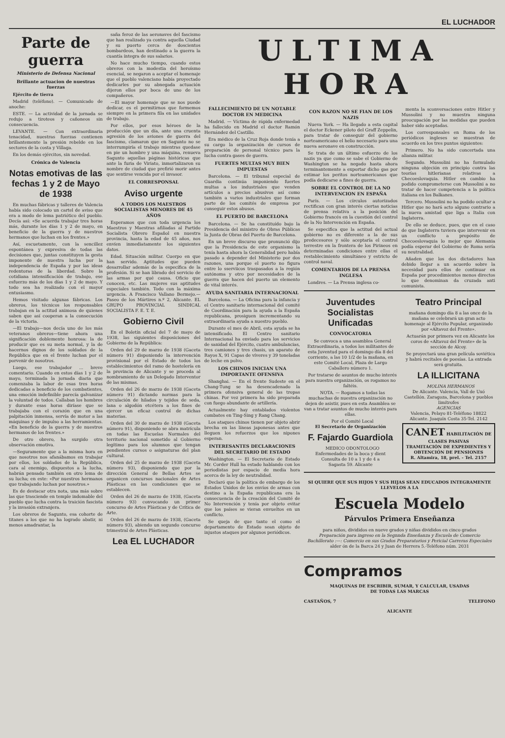EL LUCHADOR
Parte de guerra
Ministerio de Defensa Nacional
Brillante actuacion de nuestras fuerzas
Ejército de tierra
Madrid (teléfono). — Comunicado de anoche:
ESTE. — La actividad de la jornada se redujo a tiroteos y cañoneos sin consecuencia.
LEVANTE. — Con extraordinaria tenacidad, nuestras fuerzas contienen brillantemente la presión rebelde en los sectores de la costa y Villaga.
En los demás ejércitos, sin novedad.
Crónica de Valencia
Notas emotivas de las fechas 1 y 2 de Mayo de 1938
En muchas fábricas y talleres de Valencia había sido colocado un cartel de aviso que era a modo de lema patriótico del pueblo. Decía así: «Se acuerda trabajar tres horas más, durante los días 1 y 2 de mayo, en beneficio de la guerra y de nuestros hermanos que luchan en los frentes.»
Así, escuetamente, con la sencillez espontánea y expresiva de todas las decisiones que, juntas constituyen la gesta imponente de nuestra lucha por la independencia de España y por las ideas redentoras de la liberdad. Sobre la cotidiana intensificación de trabajo, ese esfuerzo más de los días 1 y 2 de mayo. Y todo sea ha realizado con el mayor entusiasmo.
Hemos visitado algunas fábricas. Los obreros, los técnicos los responsables trabajan en la actitud animosa de quienes saben que así cooperan a la consecución de la victoria.
—El trabajo—nos decía uno de los más veteranos obreros—tiene ahora una significación doblemente honrosa: la de producir que es su meta normal, y la de hacernos dignos de los soldados de la República que en el frente luchan por el porvenir de nosotros.
Luego, ese trabajador ... breve comentario. Cuando en estos días 1 y 2 de mayo, terminada la jornada diaria que comenzaba la labor de esas tres horas dedicadas a beneficio de los combatientes, una emoción indefinible parecía galvanizar la voluntad de todos. Callaban los hombres y durante esas horas diríase que se trabajaba con el corazón que en una palpitación inmensa, servía de motor a las máquinas y de impulso a las herramientas. «En beneficio de la guerra y de nuestros hermanos de los frentes.»
De otro obrero, ha surgido otra observación emotiva.
—Seguramente que a la misma hora en que nosotros nos afanábamos en trabajar por ellos, los soldados de la República, cara al enemigo, dispuestos a la lucha, habrán pensado también en otro lema de su lucha; en este: «Por nuestros hermanos que trabajando luchan por nosotros.»
Es de destacar otra nota, una más sobre las que trasciende en temple indomable del pueblo que lucha contra la traición fascista y la invasión extranjera.
Los obreros de Sagunto, esa cohorte de titanes a los que no ha logrado abatir, ni menos amadrantar, la
saña feroz de las aeronaves del fascismo que han realizado ya contra aquella Ciudad y su puerto cerca de doscientos bombardeos, han destinado a la guerra la cuantía íntegra de sus salarios.
No hace mucho tiempo, cuando estos obreros con la modestia del heroísmo esencial, se negaron a aceptar el homenaje que el pueblo valenciano había proyectado dedicarles por su abnegada actuación dijeron ellos por boca de uno de los compañeros.
—El mayor homenaje que se nos puede dedicar, es el permitirnos que formemos siempre en la primera fila en las unidades de trabajo.
Por ellos, por esos héroes de la producción que un día, ante una cruenta agresión de los aviones de guerra del fascismo, clamaron que en Sagunto no se interrumpiría el trabajo mientras quedase en pie un hombre y una máquina, renueva Sagunto aquellas páginas históricas que ante la furia de Viriato, inmortalizaron su nombre de ciudad que prefirió morir antes que sentirse vencida por el invasor.
EL CORRESPONSAL
Aviso urgente
A TODOS LOS MAESTROS SOCIALISTAS MENORES DE 45 AÑOS
Esperamos que con toda urgencia los Maestros y Maestras afiliadas al Partido Socialista Obrero Español en nuestra provincia, hasta la edad de 45 años, nos envíen inmediatamente los siguientes datos.
Edad. Situación militar. Cuerpo en que han servido. Aptitudes que pueden desarrollar además de la específica de la profesión. Si se han librado del servicio de las armas por qué causa. Oficio que conocen, etc. Las mujeres sus aptitudes especiales también. Todo con la máxima urgencia. A Francisco Vallano Bermejo.—Paseo de los Mártires n.º 2, Alicante. EL GRUPO PROVINCIAL SINDICAL SOCIALISTA F. E. T. E.
Gobierno Civil
En el Boletín oficial del 7 de mayo de 1938, las siguientes disposiciones del Gobierno de la República:
Orden del 29 de marzo de 1938 (Gaceta número 91) disponiendo la intervención provisional por el Estado de todos los establecimientos del ramo de hostelería en la provincia de Alicante y se proceda al nombramiento de un Delegado Interventor de las mismas.
Orden del 26 de marzo de 1938 (Gaceta número 91) dictando normas para la circulación de hilados y tejidos de seda, lana o algodón etcétera a los fines de ejercer un eficaz control de dichas materias.
Orden del 30 de marzo de 1938 (Gaceta número 91), disponiendo se abra matrícula en todas las Escuelas Normales del territorio nacional sometido al Gobierno legítimo para los alumnos que tengan pendientes cursos o asignaturas del plan cultural.
Orden del 25 de marzo de 1938 (Gaceta número 93), disponiendo que por la dirección General de Bellas Artes se organicen concursos nacionales de Artes Plásticas en las condiciones que se establecen.
Orden del 26 de marzo de 1938, (Gaceta número 93) convocando un primer concurso de Artes Plásticas y de Crítica de Arte.
Orden del 26 de marzo de 1938, (Gaceta número 93), abiendo un segundo concurso trimestral de Artes Plásticas.
Lea EL LUCHADOR
ULTIMA HORA
FALLECIMIENTO DE UN NOTABLE DOCTOR EN MEDICINA
Madrid. — Víctima de rápida enfermedad ha fallecido en Madrid el doctor Ramón Hernández del Castillo.
Era médico de la Cruz Roja donde tenía a su cargo la organización de cursos de preparación de personal técnico para la lucha contra gases de guerra.
FUERTES MULTAS MUY BIEN IMPUESTAS
Barcelona. — El tribunal especial de Guardia continúa imponiendo fuertes multas a los industriales que venden artículos a precios abusivos así como también a varios industriales que forman parte de los comités de empresa por conseguir estos abusos.
EL PUERTO DE BARCELONA
Barcelona. — Se ha constituído bajo la Presidencia del ministro de Obras Públicas la Junta de Obras del Puerto de Barcelona.
En un breve discurso que pronunció dijo que la Presidencia de este organismo la tenía hasta ahora la Generalidad pero había pasado a depender del Ministerio por dos razones, una porque el puerto no figura entre lo sserviicos traspasados a la región autónoma y otro por necesidades de la guerra que hacen del puerto un elemento de vital interés.
AYUDA SANITARIA INTERNACIONAL
Barcelona. — La Oficina para la infancia y el Centro sanitario internacional del comité de Coordinación para la ayuda a la España republicana, prosiguen incrementando su extraordinaria ayuda a nuestro pueblo.
Durante el mes de Abril, esta ayuda se ha intensificado. El Centro sanitario Internacional ha enviado para los servicios de sanidad del Ejército, cuatro ambulancias, tres camiones y tres chasis, un aparato de Rayos X, 91 Capas de víveres y 39 toneladas de leche en polvo.
LOS CHINOS INICIAN UNA IMPORTANTE OFENSIVA
Shanghai. — En el frente Sudeste en el Chang-Tung se ha desencadenado la primera ofensiva general de las tropas chinas. Por vez primera ha sido preparada con fuego abundante de artillería.
Actualmente hay entablados violentos combates en Ting-Sing y Rang Chang.
Los ataques chinos tienen por objeto abrir brecha en las líneas japonesas antes que lleguen los refuerzos que los nipones esperan.
INTERESANTES DECLARACIONES DEL SECRETARIO DE ESTADO
Washington. — El Secretario de Estado Mr. Corder Hull ha estado hablando con los periodistas por espacio de media hora acerca de la ley de neutralidad.
Declaró que la política de embargo de los Estados Unidos de los envíos de armas con destino a la España republicana era la consecuencia de la creación del Comité de No Intervención y tenía por objeto evitar que los países se vieran envueltos en un conflicto.
Se queja de que tanto el como el departamento de Estado sean objeto de injustos ataques por algunos periódicos.
CON RAZON NO SE FIAN DE LOS NAZIS
Nueva York. — Ha llegado a esta capital el doctor Eckener piloto del Graff Zeppelin, para tratar de conseguir del gobierno norteamericano el helio necesario para una nueva aeronave en construcción.
Se trata de un último esfuerzo de los nazis ya que como se sabe el Gobierno de Washington se ha negado hasta ahora terminantemente a exportar dicho gas por estimar los peritos norteamericanos que podía dedicarse a fines de guerra.
SOBRE EL CONTROL DE LA NO INTERVENCION EN ESPAÑA
París. — Los círculos autorizados rectifican con gran interés ciertas noticias de prensa relativa a la posición del Gobierno francés en la cuestión del control de la No Intervención en España.
Se especifica que la actitud del actual gobierno no es diferente a la de sus predecesores y sólo aceptaría el control terrestre en la frontera de los Pirineos en determinadas condiciones entre ellas el restablecimiento simultáneo y estricto de control naval.
COMENTARIOS DE LA PRENSA INGLESA
Londres. — La Prensa inglesa co-
menta la sconversaciones entre Hitler y Mussolini y no muestra ninguna preocupación por las medidas que pueden haber sido aceptadas.
Los corresponsales en Roma de los periódicos ingleses se muestran de acuerdo en los tres puntos siguientes:
Primero. No ha sido concertada una alianza militar.
Segundo. Mussolini no ha formulado ninguna objeción en principio contra las teorías hitlerianas relativas a Checoeslovaquia. Hitler en cambio ha podido comprometerse con Mussolini a no tratar de hacer competencia a la política italiana en los Balkanes.
Tercero. Mussolini no ha podido ocultar a Hitler que no hará acto alguno contrario a la nueva amistad que liga a Italia con Inglaterra.
De ello se deduce, pues, que en el caso de que Inglaterra tuviera que intervenir en un conflicto a propósito de Checoeslovaquia lo mejor que Alemania podía esperar del Gobierno de Roma sería su neutralidad.
Añaden que los dos dictadores han debido llegar a un acuerdo sobre la necesidad para ellos de continuar en España por procedimientos menos directos lo que denominan da cruzada anti comunista.
Juventudes Socialistas Unificadas
CONVOCATORIA
Se convoca a una asamblea General Extraordinaria, a todos los militantes de esta Juventud para el domingo día 8 del corriente, a las 10 1/2 de la mañana, en este Comité Local, Plaza de Largo Caballero número 1.
Por tratarse de asuntos de mucho interés para nuestra organización, os rogamos no faltéis.
NOTA. — Rogamos a todas las muchachas de nuestra organización no dejen de asistir, pues en esta Asamblea se van a tratar asuntos de mucho interés para ellas.
Por el Comité Local
El Secretario de Organización
F. Fajardo Guardiola
MEDICO ODONTOLOGO
Enfermedades de la boca y dient
Consulta de 10 a 1 y de 4 a
Sagasta 59. Alicante
Teatro Principal
mañana domingo día 8 a las once de la mañana se celebrará un gran acto homenaje al Ejército Popular, organizado por «Altavoz del Frente».
Actuarán por primera vez en Alicante los coros de «Altavoz del Frente» de la sección de Alcoy.
Se proyectará una gran película soviética y habrá recitales de poesías. La entrada será gratuita.
LA ILLICITANA
MOLINA HERMANOS
De Alicante. Valencia, Vall de Uxó Castellón. Zaragoza, Barcelona y pueblos limítrofes
AGENCIAS
Valencia, Pelayo 81-Teléfono 18822
Alicante. Joaquín Costa 35-Tel. 2142
CANET HABILITACIÓN DE CLASES PASIVAS
TRAMITACIÓN DE EXPEDIENTES Y OBTENCIÓN DE PENSIONES
R. Altamira, 18, prel. - Tel. 2157
SI QUIERE QUE SUS HIJOS Y SUS HIJAS SEAN EDUCADOS INTEGRAMENTE LLEVELOS A LA
Escuela Modelo
Párvulos Primera Enseñanza
para niños, divididos en nueve grados y niñas divididos en cinco grados
Preparación para ingreso en la Segnnda Enseñanza y Escuela de Comercio
Bachillerato :—: Comercio en sus Grados Preparatorios y Pericial Carreras Especiales
alder ón de la Barca 24 y Juan de Herrera 5.-Teléfono núm. 2031
Compramos
MAQUINAS DE ESCRIBIR, SUMAR, Y CALCULAR, USADAS
DE TODAS LAS MARCAS
CASTAÑOS, 7 TELEFONO
ALICANTE